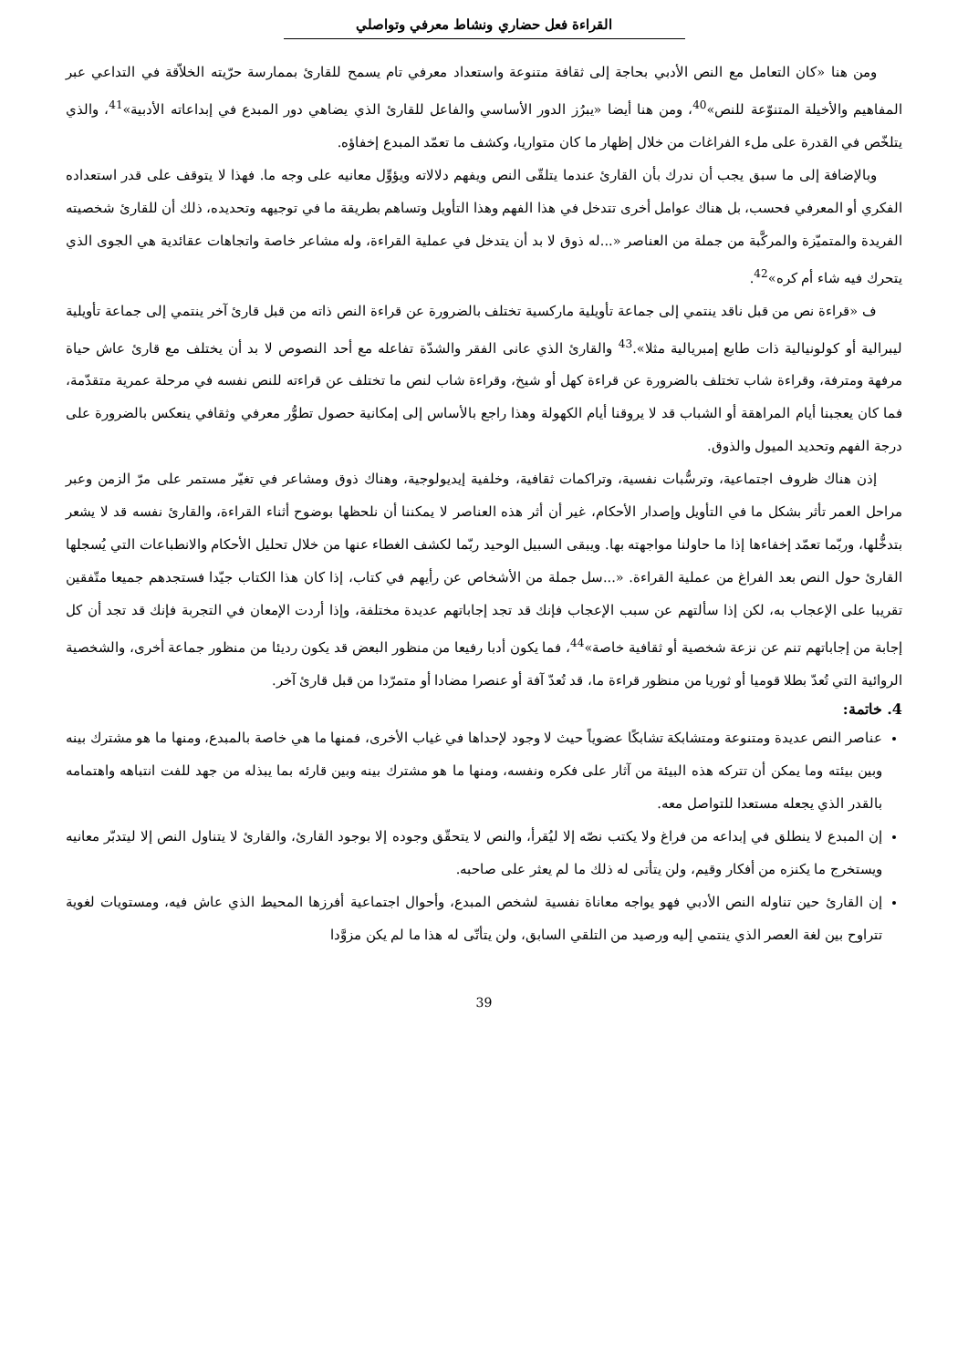القراءة فعل حضاري ونشاط معرفي وتواصلي
ومن هنا «كان التعامل مع النص الأدبي بحاجة إلى ثقافة متنوعة واستعداد معرفي تام يسمح للقارئ بممارسة حرّيته الخلاّقة في التداعي عبر المفاهيم والأخيلة المتنوّعة للنص»<sup>40</sup>، ومن هنا أيضا «يبرُز الدور الأساسي والفاعل للقارئ الذي يضاهي دور المبدع في إبداعاته الأدبية»<sup>41</sup>، والذي يتلخّص في القدرة على ملء الفراغات من خلال إظهار ما كان متواريا، وكشف ما تعمّد المبدع إخفاؤه.
وبالإضافة إلى ما سبق يجب أن ندرك بأن القارئ عندما يتلقّى النص ويفهم دلالاته ويؤوِّل معانيه على وجه ما. فهذا لا يتوقف على قدر استعداده الفكري أو المعرفي فحسب، بل هناك عوامل أخرى تتدخل في هذا الفهم وهذا التأويل وتساهم بطريقة ما في توجيهه وتحديده، ذلك أن للقارئ شخصيته الفريدة والمتميّزة والمركَّبة من جملة من العناصر «...له ذوق لا بد أن يتدخل في عملية القراءة، وله مشاعر خاصة واتجاهات عقائدية هي الجوى الذي يتحرك فيه شاء أم كره»<sup>42</sup>.
ف «قراءة نص من قبل ناقد ينتمي إلى جماعة تأويلية ماركسية تختلف بالضرورة عن قراءة النص ذاته من قبل قارئ آخر ينتمي إلى جماعة تأويلية ليبرالية أو كولونيالية ذات طابع إمبريالية مثلا».<sup>43</sup> والقارئ الذي عانى الفقر والشدّة تفاعله مع أحد النصوص لا بد أن يختلف مع قارئ عاش حياة مرفهة ومترفة، وقراءة شاب تختلف بالضرورة عن قراءة كهل أو شيخ، وقراءة شاب لنص ما تختلف عن قراءته للنص نفسه في مرحلة عمرية متقدّمة، فما كان يعجبنا أيام المراهقة أو الشباب قد لا يروقنا أيام الكهولة وهذا راجع بالأساس إلى إمكانية حصول تطوُّر معرفي وثقافي ينعكس بالضرورة على درجة الفهم وتحديد الميول والذوق.
إذن هناك ظروف اجتماعية، وترسُّبات نفسية، وتراكمات ثقافية، وخلفية إيديولوجية، وهناك ذوق ومشاعر في تغيّر مستمر على مرّ الزمن وعبر مراحل العمر تأثر بشكل ما في التأويل وإصدار الأحكام، غير أن أثر هذه العناصر لا يمكننا أن نلحظها بوضوح أثناء القراءة، والقارئ نفسه قد لا يشعر بتدخُّلها، وربّما تعمّد إخفاءها إذا ما حاولنا مواجهته بها. ويبقى السبيل الوحيد ربّما لكشف الغطاء عنها من خلال تحليل الأحكام والانطباعات التي يُسجلها القارئ حول النص بعد الفراغ من عملية القراءة. «...سل جملة من الأشخاص عن رأيهم في كتاب، إذا كان هذا الكتاب جيّدا فستجدهم جميعا متّفقين تقريبا على الإعجاب به، لكن إذا سألتهم عن سبب الإعجاب فإنك قد تجد إجاباتهم عديدة مختلفة، وإذا أردت الإمعان في التجربة فإنك قد تجد أن كل إجابة من إجاباتهم تنم عن نزعة شخصية أو ثقافية خاصة»<sup>44</sup>، فما يكون أدبا رفيعا من منظور البعض قد يكون رديئا من منظور جماعة أخرى، والشخصية الروائية التي تُعدّ بطلا قوميا أو ثوريا من منظور قراءة ما، قد تُعدّ آفة أو عنصرا مضادا أو متمرّدا من قبل قارئ آخر.
4. خاتمة:
عناصر النص عديدة ومتنوعة ومتشابكة تشابكًا عضوياً حيث لا وجود لإحداها في غياب الأخرى، فمنها ما هي خاصة بالمبدع، ومنها ما هو مشترك بينه وبين بيئته وما يمكن أن تتركه هذه البيئة من آثار على فكره ونفسه، ومنها ما هو مشترك بينه وبين قارئه بما يبذله من جهد للفت انتباهه واهتمامه بالقدر الذي يجعله مستعدا للتواصل معه.
إن المبدع لا ينطلق في إبداعه من فراغ ولا يكتب نصّه إلا ليُقرأ، والنص لا يتحقّق وجوده إلا بوجود القارئ، والقارئ لا يتناول النص إلا ليتدبّر معانيه ويستخرج ما يكنزه من أفكار وقيم، ولن يتأتى له ذلك ما لم يعثر على صاحبه.
إن القارئ حين تناوله النص الأدبي فهو يواجه معاناة نفسية لشخص المبدع، وأحوال اجتماعية أفرزها المحيط الذي عاش فيه، ومستويات لغوية تتراوح بين لغة العصر الذي ينتمي إليه ورصيد من التلقي السابق، ولن يتأتّى له هذا ما لم يكن مزوَّدا
39